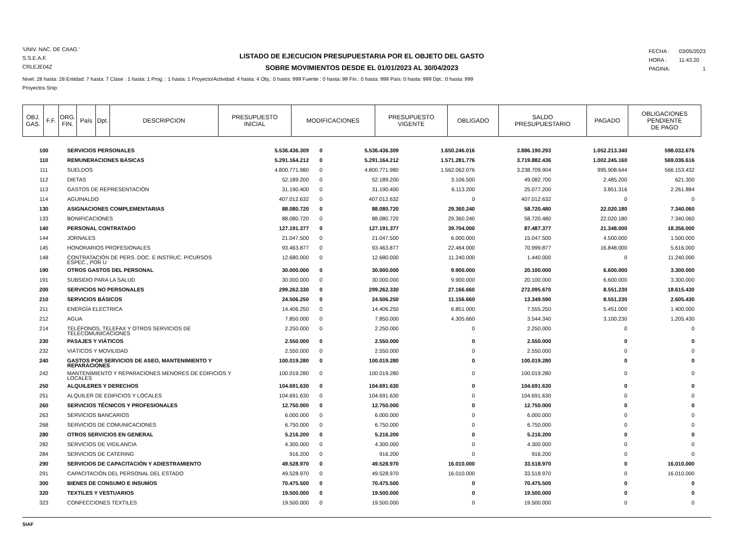'UNIV. NAC. DE CAAG.'
S.S.E.A.F.
CRLEJE04Z
LISTADO DE EJECUCION PRESUPUESTARIA POR EL OBJETO DEL GASTO
SOBRE MOVIMIENTOS DESDE EL 01/01/2023 AL 30/04/2023
| FECHA : | 03/05/2023 |
| HORA : | 11:43:20 |
| PAGINA: | 1 |
Nivel: 28 hasta: 28 Entidad: 7 hasta: 7 Clase : 1 hasta: 1 Prog. : 1 hasta: 1 Proyecto/Actividad: 4 hasta: 4 Obj.: 0 hasta: 999 Fuente : 0 hasta: 99 Fin.: 0 hasta: 999 País: 0 hasta: 999 Dpt.: 0 hasta: 999
Proyectos Snip:
| OBJ. GAS. | F.F. | ORG. FIN. | País | Dpt. | DESCRIPCION | PRESUPUESTO INICIAL | MODIFICACIONES | PRESUPUESTO VIGENTE | OBLIGADO | SALDO PRESUPUESTARIO | PAGADO | OBLIGACIONES PENDIENTE DE PAGO |
| --- | --- | --- | --- | --- | --- | --- | --- | --- | --- | --- | --- | --- |
| 100 | SERVICIOS PERSONALES | 5.536.436.309 | 0 | 5.536.436.309 | 1.650.246.016 | 3.886.190.293 | 1.052.213.340 | 598.032.676 |
| 110 | REMUNERACIONES BÁSICAS | 5.291.164.212 | 0 | 5.291.164.212 | 1.571.281.776 | 3.719.882.436 | 1.002.245.160 | 569.036.616 |
| 111 | SUELDOS | 4.800.771.980 | 0 | 4.800.771.980 | 1.562.062.076 | 3.238.709.904 | 995.908.644 | 566.153.432 |
| 112 | DIETAS | 52.189.200 | 0 | 52.189.200 | 3.106.500 | 49.082.700 | 2.485.200 | 621.300 |
| 113 | GASTOS DE REPRESENTACIÓN | 31.190.400 | 0 | 31.190.400 | 6.113.200 | 25.077.200 | 3.851.316 | 2.261.884 |
| 114 | AGUINALDO | 407.012.632 | 0 | 407.012.632 | 0 | 407.012.632 | 0 | 0 |
| 130 | ASIGNACIONES COMPLEMENTARIAS | 88.080.720 | 0 | 88.080.720 | 29.360.240 | 58.720.480 | 22.020.180 | 7.340.060 |
| 133 | BONIFICACIONES | 88.080.720 | 0 | 88.080.720 | 29.360.240 | 58.720.480 | 22.020.180 | 7.340.060 |
| 140 | PERSONAL CONTRATADO | 127.191.377 | 0 | 127.191.377 | 39.704.000 | 87.487.377 | 21.348.000 | 18.356.000 |
| 144 | JORNALES | 21.047.500 | 0 | 21.047.500 | 6.000.000 | 15.047.500 | 4.500.000 | 1.500.000 |
| 145 | HONORARIOS PROFESIONALES | 93.463.877 | 0 | 93.463.877 | 22.464.000 | 70.999.877 | 16.848.000 | 5.616.000 |
| 148 | CONTRATACIÓN DE PERS. DOC. E INSTRUC. P/CURSOS ESPEC., POR U | 12.680.000 | 0 | 12.680.000 | 11.240.000 | 1.440.000 | 0 | 11.240.000 |
| 190 | OTROS GASTOS DEL PERSONAL | 30.000.000 | 0 | 30.000.000 | 9.900.000 | 20.100.000 | 6.600.000 | 3.300.000 |
| 191 | SUBSIDIO PARA LA SALUD | 30.000.000 | 0 | 30.000.000 | 9.900.000 | 20.100.000 | 6.600.000 | 3.300.000 |
| 200 | SERVICIOS NO PERSONALES | 299.262.330 | 0 | 299.262.330 | 27.166.660 | 272.095.670 | 8.551.230 | 18.615.430 |
| 210 | SERVICIOS BÁSICOS | 24.506.250 | 0 | 24.506.250 | 11.156.660 | 13.349.590 | 8.551.230 | 2.605.430 |
| 211 | ENERGÍA ELECTRICA | 14.406.250 | 0 | 14.406.250 | 6.851.000 | 7.555.250 | 5.451.000 | 1.400.000 |
| 212 | AGUA | 7.850.000 | 0 | 7.850.000 | 4.305.660 | 3.544.340 | 3.100.230 | 1.205.430 |
| 214 | TELÉFONOS, TELEFAX Y OTROS SERVICIOS DE TELECOMUNICACIONES | 2.250.000 | 0 | 2.250.000 | 0 | 2.250.000 | 0 | 0 |
| 230 | PASAJES Y VIÁTICOS | 2.550.000 | 0 | 2.550.000 | 0 | 2.550.000 | 0 | 0 |
| 232 | VIÁTICOS Y MOVILIDAD | 2.550.000 | 0 | 2.550.000 | 0 | 2.550.000 | 0 | 0 |
| 240 | GASTOS POR SERVICIOS DE ASEO, MANTENIMIENTO Y REPARACIONES | 100.019.280 | 0 | 100.019.280 | 0 | 100.019.280 | 0 | 0 |
| 242 | MANTENIMIENTO Y REPARACIONES MENORES DE EDIFICIOS Y LOCALES | 100.019.280 | 0 | 100.019.280 | 0 | 100.019.280 | 0 | 0 |
| 250 | ALQUILERES Y DERECHOS | 104.691.630 | 0 | 104.691.630 | 0 | 104.691.630 | 0 | 0 |
| 251 | ALQUILER DE EDIFICIOS Y LOCALES | 104.691.630 | 0 | 104.691.630 | 0 | 104.691.630 | 0 | 0 |
| 260 | SERVICIOS TÉCNICOS Y PROFESIONALES | 12.750.000 | 0 | 12.750.000 | 0 | 12.750.000 | 0 | 0 |
| 263 | SERVICIOS BANCARIOS | 6.000.000 | 0 | 6.000.000 | 0 | 6.000.000 | 0 | 0 |
| 268 | SERVICIOS DE COMUNICACIONES | 6.750.000 | 0 | 6.750.000 | 0 | 6.750.000 | 0 | 0 |
| 280 | OTROS SERVICIOS EN GENERAL | 5.216.200 | 0 | 5.216.200 | 0 | 5.216.200 | 0 | 0 |
| 282 | SERVICIOS DE VIGILANCIA | 4.300.000 | 0 | 4.300.000 | 0 | 4.300.000 | 0 | 0 |
| 284 | SERVICIOS DE CATERING | 916.200 | 0 | 916.200 | 0 | 916.200 | 0 | 0 |
| 290 | SERVICIOS DE CAPACITACIÓN Y ADIESTRAMIENTO | 49.528.970 | 0 | 49.528.970 | 16.010.000 | 33.518.970 | 0 | 16.010.000 |
| 291 | CAPACITACIÓN DEL PERSONAL DEL ESTADO | 49.528.970 | 0 | 49.528.970 | 16.010.000 | 33.518.970 | 0 | 16.010.000 |
| 300 | BIENES DE CONSUMO E INSUMOS | 70.475.500 | 0 | 70.475.500 | 0 | 70.475.500 | 0 | 0 |
| 320 | TEXTILES Y VESTUARIOS | 19.500.000 | 0 | 19.500.000 | 0 | 19.500.000 | 0 | 0 |
| 323 | CONFECCIONES TEXTILES | 19.500.000 | 0 | 19.500.000 | 0 | 19.500.000 | 0 | 0 |
SIAF